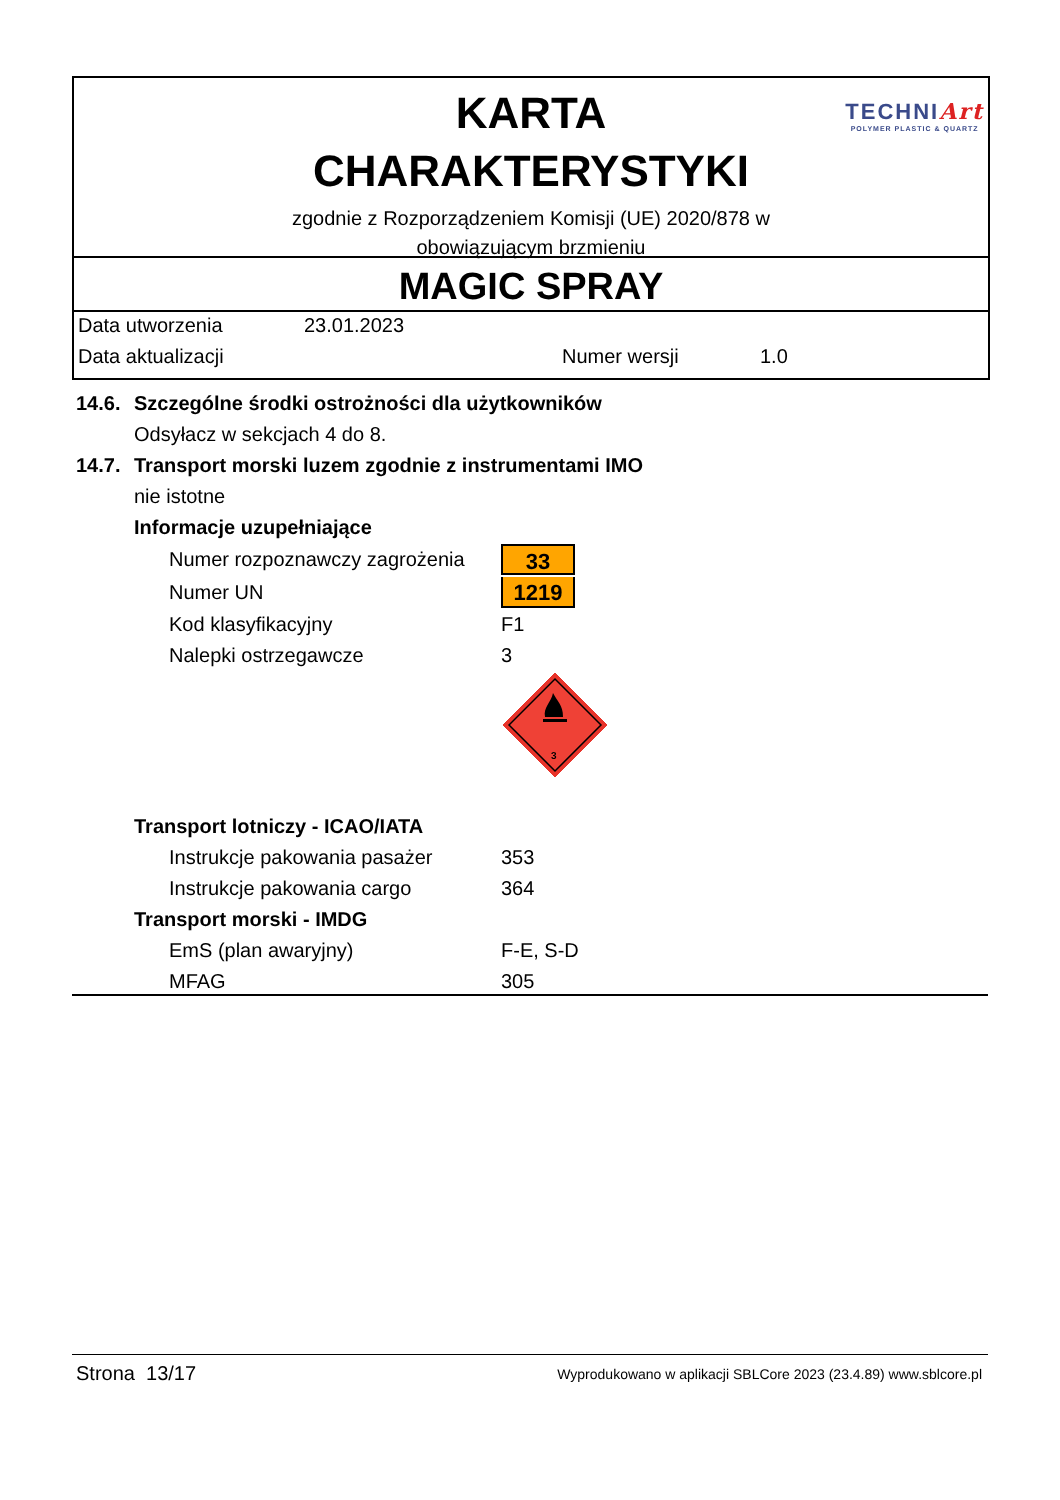KARTA
CHARAKTERYSTYKI
zgodnie z Rozporządzeniem Komisji (UE) 2020/878 w
obowiązującym brzmieniu
TECHNIArt
POLYMER PLASTIC & QUARTZ
MAGIC SPRAY
Data utworzenia 23.01.2023
Data aktualizacji Numer wersji 1.0
14.6. Szczególne środki ostrożności dla użytkowników
Odsyłacz w sekcjach 4 do 8.
14.7. Transport morski luzem zgodnie z instrumentami IMO
nie istotne
Informacje uzupełniające
Numer rozpoznawczy zagrożenia 33
Numer UN 1219
Kod klasyfikacyjny F1
Nalepki ostrzegawcze 3
3
Transport lotniczy - ICAO/IATA
Instrukcje pakowania pasażer 353
Instrukcje pakowania cargo 364
Transport morski - IMDG
EmS (plan awaryjny) F-E, S-D
MFAG 305
Strona 13/17 Wyprodukowano w aplikacji SBLCore 2023 (23.4.89) www.sblcore.pl